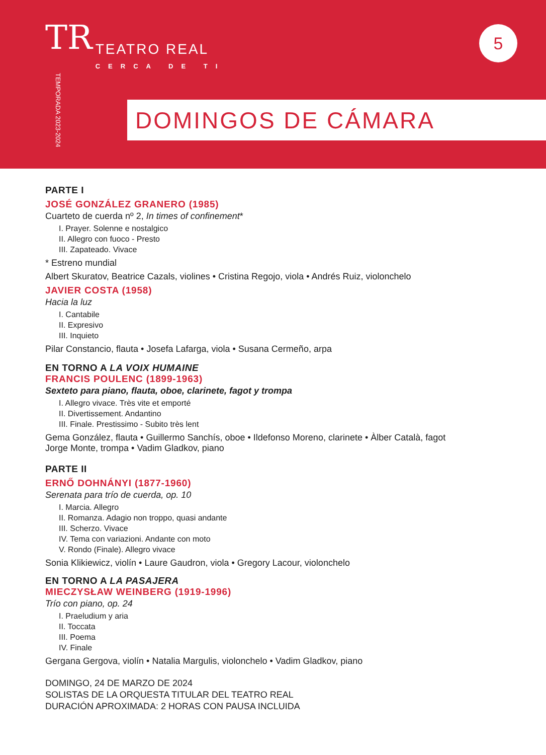TR
TEATRO REAL
CERCA DE TI
TEMPORADA 2023-2024
5
DOMINGOS DE CÁMARA
PARTE I
JOSÉ GONZÁLEZ GRANERO (1985)
Cuarteto de cuerda nº 2, In times of confinement*
I. Prayer. Solenne e nostalgico
II. Allegro con fuoco - Presto
III. Zapateado. Vivace
* Estreno mundial
Albert Skuratov, Beatrice Cazals, violines • Cristina Regojo, viola • Andrés Ruiz, violonchelo
JAVIER COSTA (1958)
Hacia la luz
I. Cantabile
II. Expresivo
III. Inquieto
Pilar Constancio, flauta • Josefa Lafarga, viola • Susana Cermeño, arpa
EN TORNO A LA VOIX HUMAINE
FRANCIS POULENC (1899-1963)
Sexteto para piano, flauta, oboe, clarinete, fagot y trompa
I. Allegro vivace. Très vite et emporté
II. Divertissement. Andantino
III. Finale. Prestissimo - Subito très lent
Gema González, flauta • Guillermo Sanchís, oboe • Ildefonso Moreno, clarinete • Àlber Català, fagot
Jorge Monte, trompa • Vadim Gladkov, piano
PARTE II
ERNŐ DOHNÁNYI (1877-1960)
Serenata para trío de cuerda, op. 10
I. Marcia. Allegro
II. Romanza. Adagio non troppo, quasi andante
III. Scherzo. Vivace
IV. Tema con variazioni. Andante con moto
V. Rondo (Finale). Allegro vivace
Sonia Klikiewicz, violín • Laure Gaudron, viola • Gregory Lacour, violonchelo
EN TORNO A LA PASAJERA
MIECZYSŁAW WEINBERG (1919-1996)
Trío con piano, op. 24
I. Praeludium y aria
II. Toccata
III. Poema
IV. Finale
Gergana Gergova, violín • Natalia Margulis, violonchelo • Vadim Gladkov, piano
DOMINGO, 24 DE MARZO DE 2024
SOLISTAS DE LA ORQUESTA TITULAR DEL TEATRO REAL
DURACIÓN APROXIMADA: 2 HORAS CON PAUSA INCLUIDA